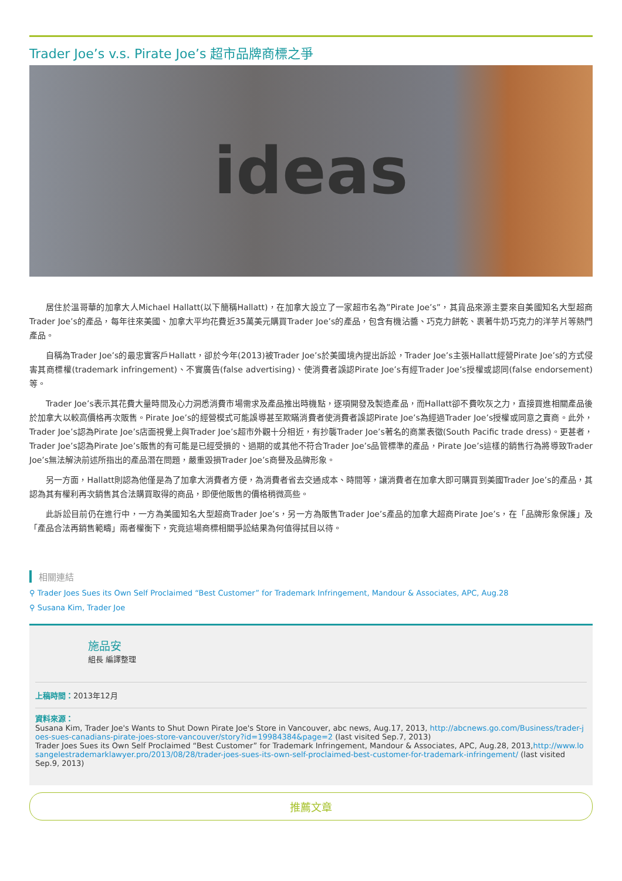Trader Joe’s v.s. Pirate Joe’s 超市品牌商標之爭
ideas
居住於溫哥華的加拿大人Michael Hallatt(以下簡稱Hallatt)，在加拿大設立了一家超市名為”Pirate Joe’s”，其貨品來源主要來自美國知名大型超商Trader Joe’s的產品，每年往來美國、加拿大平均花費近35萬美元購買Trader Joe’s的產品，包含有機沾醬、巧克力餅乾、裹著牛奶巧克力的洋芋片等熱門產品。
自稱為Trader Joe’s的最忠實客戶Hallatt，卻於今年(2013)被Trader Joe’s於美國境內提出訴訟，Trader Joe’s主張Hallatt經營Pirate Joe’s的方式侵害其商標權(trademark infringement)、不實廣告(false advertising)、使消費者誤認Pirate Joe’s有經Trader Joe’s授權或認同(false endorsement)等。
Trader Joe’s表示其花費大量時間及心力洞悉消費市場需求及產品推出時機點，逐項開發及製造產品，而Hallatt卻不費吹灰之力，直接買進相關產品後於加拿大以較高價格再次販售。Pirate Joe’s的經營模式可能誤導甚至欺瞞消費者使消費者誤認Pirate Joe’s為經過Trader Joe’s授權或同意之賣商。此外，Trader Joe’s認為Pirate Joe’s店面視覺上與Trader Joe’s超市外觀十分相近，有抄襲Trader Joe’s著名的商業表徵(South Pacific trade dress)。更甚者，Trader Joe’s認為Pirate Joe’s販售的有可能是已經受損的、過期的或其他不符合Trader Joe’s品管標準的產品，Pirate Joe’s這樣的銷售行為將導致Trader Joe’s無法解決前述所指出的產品潛在問題，嚴重毀損Trader Joe’s商譽及品牌形象。
另一方面，Hallatt則認為他僅是為了加拿大消費者方便，為消費者省去交通成本、時間等，讓消費者在加拿大即可購買到美國Trader Joe’s的產品，其認為其有權利再次銷售其合法購買取得的商品，即便他販售的價格稍微高些。
此訴訟目前仍在進行中，一方為美國知名大型超商Trader Joe’s，另一方為販售Trader Joe’s產品的加拿大超商Pirate Joe’s，在「品牌形象保護」及「產品合法再銷售範疇」兩者權衡下，究竟這場商標相關爭訟結果為何值得拭目以待。
相關連結
⚲ Trader Joes Sues its Own Self Proclaimed “Best Customer” for Trademark Infringement, Mandour & Associates, APC, Aug.28
⚲ Susana Kim, Trader Joe
施品安
組長 編譯整理
上稿時間：2013年12月
資料來源：
Susana Kim, Trader Joe's Wants to Shut Down Pirate Joe's Store in Vancouver, abc news, Aug.17, 2013, http://abcnews.go.com/Business/trader-joes-sues-canadians-pirate-joes-store-vancouver/story?id=19984384&page=2 (last visited Sep.7, 2013)
Trader Joes Sues its Own Self Proclaimed “Best Customer” for Trademark Infringement, Mandour & Associates, APC, Aug.28, 2013,http://www.losangelestrademarklawyer.pro/2013/08/28/trader-joes-sues-its-own-self-proclaimed-best-customer-for-trademark-infringement/ (last visited Sep.9, 2013)
推薦文章